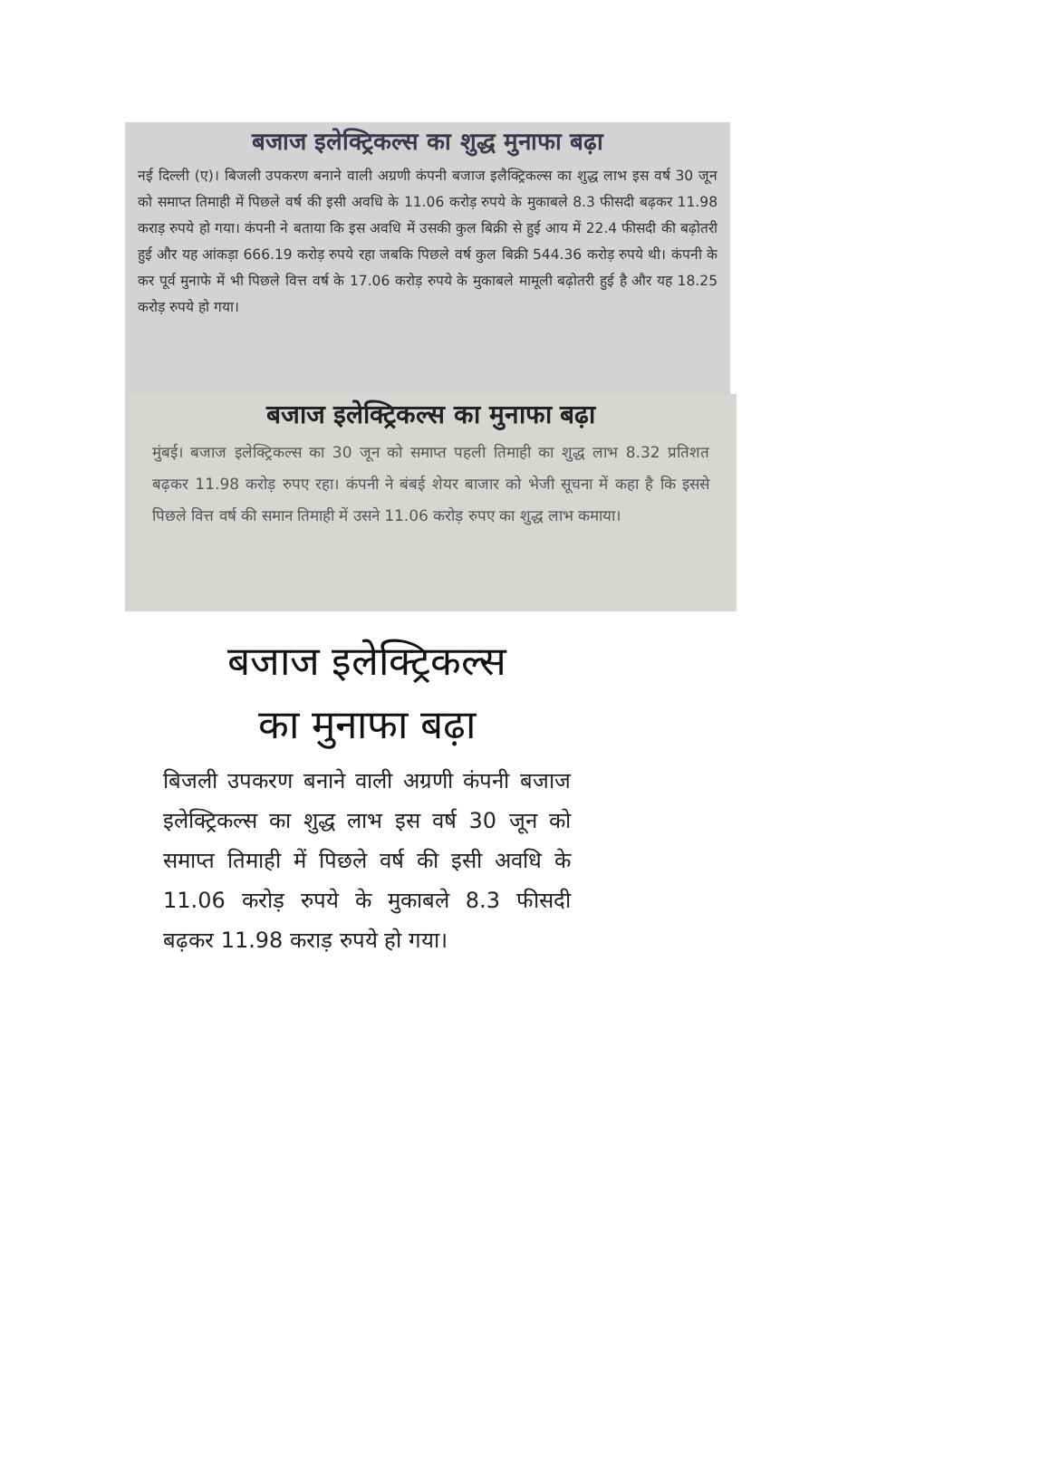बजाज इलेक्ट्रिकल्स का शुद्ध मुनाफा बढ़ा
नई दिल्ली (ए)। बिजली उपकरण बनाने वाली अग्रणी कंपनी बजाज इलैक्ट्रिकल्स का शुद्ध लाभ इस वर्ष 30 जून को समाप्त तिमाही में पिछले वर्ष की इसी अवधि के 11.06 करोड़ रुपये के मुकाबले 8.3 फीसदी बढ़कर 11.98 कराड़ रुपये हो गया। कंपनी ने बताया कि इस अवधि में उसकी कुल बिक्री से हुई आय में 22.4 फीसदी की बढ़ोतरी हुई और यह आंकड़ा 666.19 करोड़ रुपये रहा जबकि पिछले वर्ष कुल बिक्री 544.36 करोड़ रुपये थी। कंपनी के कर पूर्व मुनाफे में भी पिछले वित्त वर्ष के 17.06 करोड़ रुपये के मुकाबले मामूली बढ़ोतरी हुई है और यह 18.25 करोड़ रुपये हो गया।
बजाज इलेक्ट्रिकल्स का मुनाफा बढ़ा
मुंबई। बजाज इलेक्ट्रिकल्स का 30 जून को समाप्त पहली तिमाही का शुद्ध लाभ 8.32 प्रतिशत बढ़कर 11.98 करोड़ रुपए रहा। कंपनी ने बंबई शेयर बाजार को भेजी सूचना में कहा है कि इससे पिछले वित्त वर्ष की समान तिमाही में उसने 11.06 करोड़ रुपए का शुद्ध लाभ कमाया।
बजाज इलेक्ट्रिकल्स
का मुनाफा बढ़ा
बिजली उपकरण बनाने वाली अग्रणी कंपनी बजाज इलेक्ट्रिकल्स का शुद्ध लाभ इस वर्ष 30 जून को समाप्त तिमाही में पिछले वर्ष की इसी अवधि के 11.06 करोड़ रुपये के मुकाबले 8.3 फीसदी बढ़कर 11.98 कराड़ रुपये हो गया।